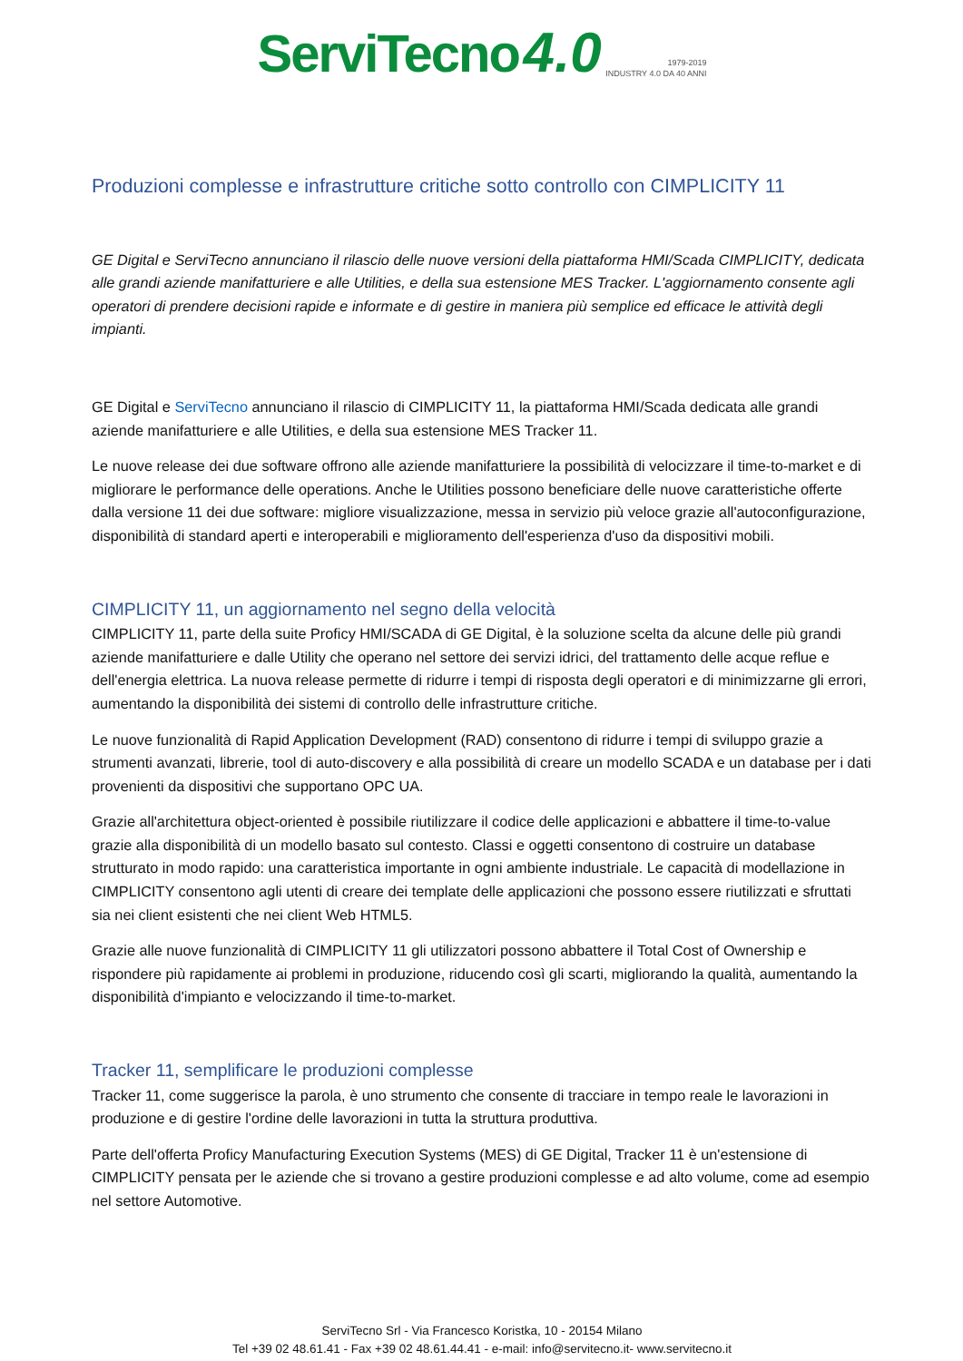ServiTecno 4.0 1979-2019
INDUSTRY 4.0 DA 40 ANNI
Produzioni complesse e infrastrutture critiche sotto controllo con CIMPLICITY 11
GE Digital e ServiTecno annunciano il rilascio delle nuove versioni della piattaforma HMI/Scada CIMPLICITY, dedicata alle grandi aziende manifatturiere e alle Utilities, e della sua estensione MES Tracker. L'aggiornamento consente agli operatori di prendere decisioni rapide e informate e di gestire in maniera più semplice ed efficace le attività degli impianti.
GE Digital e ServiTecno annunciano il rilascio di CIMPLICITY 11, la piattaforma HMI/Scada dedicata alle grandi aziende manifatturiere e alle Utilities, e della sua estensione MES Tracker 11.
Le nuove release dei due software offrono alle aziende manifatturiere la possibilità di velocizzare il time-to-market e di migliorare le performance delle operations. Anche le Utilities possono beneficiare delle nuove caratteristiche offerte dalla versione 11 dei due software: migliore visualizzazione, messa in servizio più veloce grazie all'autoconfigurazione, disponibilità di standard aperti e interoperabili e miglioramento dell'esperienza d'uso da dispositivi mobili.
CIMPLICITY 11, un aggiornamento nel segno della velocità
CIMPLICITY 11, parte della suite Proficy HMI/SCADA di GE Digital, è la soluzione scelta da alcune delle più grandi aziende manifatturiere e dalle Utility che operano nel settore dei servizi idrici, del trattamento delle acque reflue e dell'energia elettrica. La nuova release permette di ridurre i tempi di risposta degli operatori e di minimizzarne gli errori, aumentando la disponibilità dei sistemi di controllo delle infrastrutture critiche.
Le nuove funzionalità di Rapid Application Development (RAD) consentono di ridurre i tempi di sviluppo grazie a strumenti avanzati, librerie, tool di auto-discovery e alla possibilità di creare un modello SCADA e un database per i dati provenienti da dispositivi che supportano OPC UA.
Grazie all'architettura object-oriented è possibile riutilizzare il codice delle applicazioni e abbattere il time-to-value grazie alla disponibilità di un modello basato sul contesto. Classi e oggetti consentono di costruire un database strutturato in modo rapido: una caratteristica importante in ogni ambiente industriale. Le capacità di modellazione in CIMPLICITY consentono agli utenti di creare dei template delle applicazioni che possono essere riutilizzati e sfruttati sia nei client esistenti che nei client Web HTML5.
Grazie alle nuove funzionalità di CIMPLICITY 11 gli utilizzatori possono abbattere il Total Cost of Ownership e rispondere più rapidamente ai problemi in produzione, riducendo così gli scarti, migliorando la qualità, aumentando la disponibilità d'impianto e velocizzando il time-to-market.
Tracker 11, semplificare le produzioni complesse
Tracker 11, come suggerisce la parola, è uno strumento che consente di tracciare in tempo reale le lavorazioni in produzione e di gestire l'ordine delle lavorazioni in tutta la struttura produttiva.
Parte dell'offerta Proficy Manufacturing Execution Systems (MES) di GE Digital, Tracker 11 è un'estensione di CIMPLICITY pensata per le aziende che si trovano a gestire produzioni complesse e ad alto volume, come ad esempio nel settore Automotive.
ServiTecno Srl - Via Francesco Koristka, 10 - 20154 Milano
Tel +39 02 48.61.41 - Fax +39 02 48.61.44.41 - e-mail: info@servitecno.it- www.servitecno.it